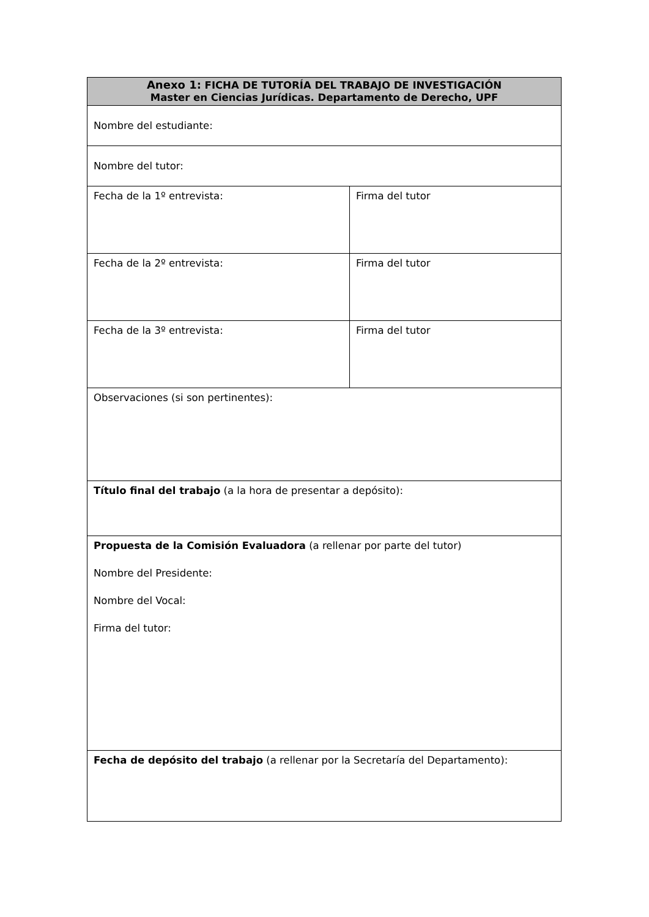| Anexo 1: FICHA DE TUTORÍA DEL TRABAJO DE INVESTIGACIÓN Master en Ciencias Jurídicas. Departamento de Derecho, UPF | |
| --- | --- |
| Nombre del estudiante: | |
| Nombre del tutor: | |
| Fecha de la 1º entrevista: | Firma del tutor |
| Fecha de la 2º entrevista: | Firma del tutor |
| Fecha de la 3º entrevista: | Firma del tutor |
| Observaciones (si son pertinentes): | |
| Título final del trabajo (a la hora de presentar a depósito): | |
| Propuesta de la Comisión Evaluadora (a rellenar por parte del tutor) Nombre del Presidente: Nombre del Vocal: Firma del tutor: | |
| Fecha de depósito del trabajo (a rellenar por la Secretaría del Departamento): | |